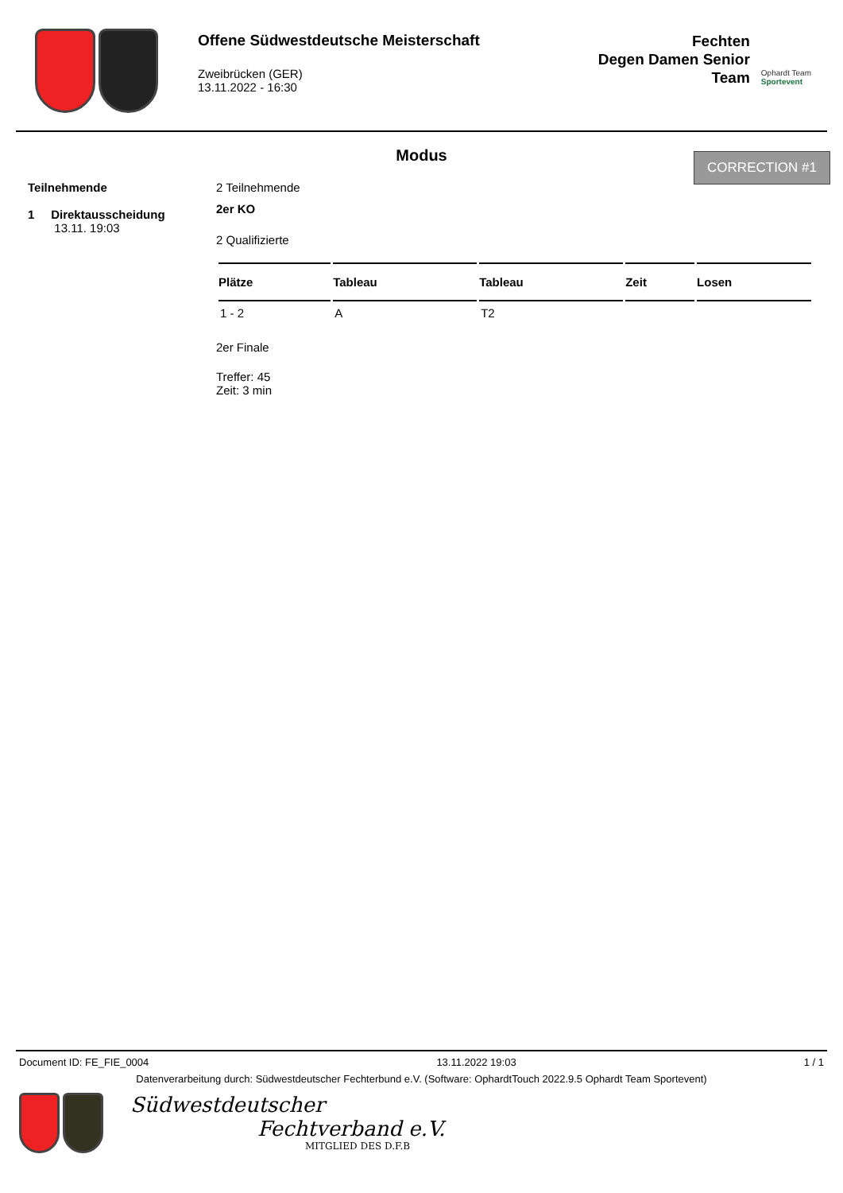Offene Südwestdeutsche Meisterschaft
Zweibrücken (GER)
13.11.2022 - 16:30
Fechten
Degen Damen Senior
Team
Ophardt Team
Sportevent
CORRECTION #1
Modus
Teilnehmende
1 Direktausscheidung
13.11. 19:03
2 Teilnehmende
2er KO
2 Qualifizierte
| Plätze | Tableau | Tableau | Zeit | Losen |
| --- | --- | --- | --- | --- |
| 1 - 2 | A | T2 | | |
2er Finale
Treffer: 45
Zeit: 3 min
Document ID: FE_FIE_0004 13.11.2022 19:03 1 / 1
Datenverarbeitung durch: Südwestdeutscher Fechterbund e.V. (Software: OphardtTouch 2022.9.5 Ophardt Team Sportevent)
Südwestdeutscher
Fechtverband e.V.
MITGLIED DES D.F.B